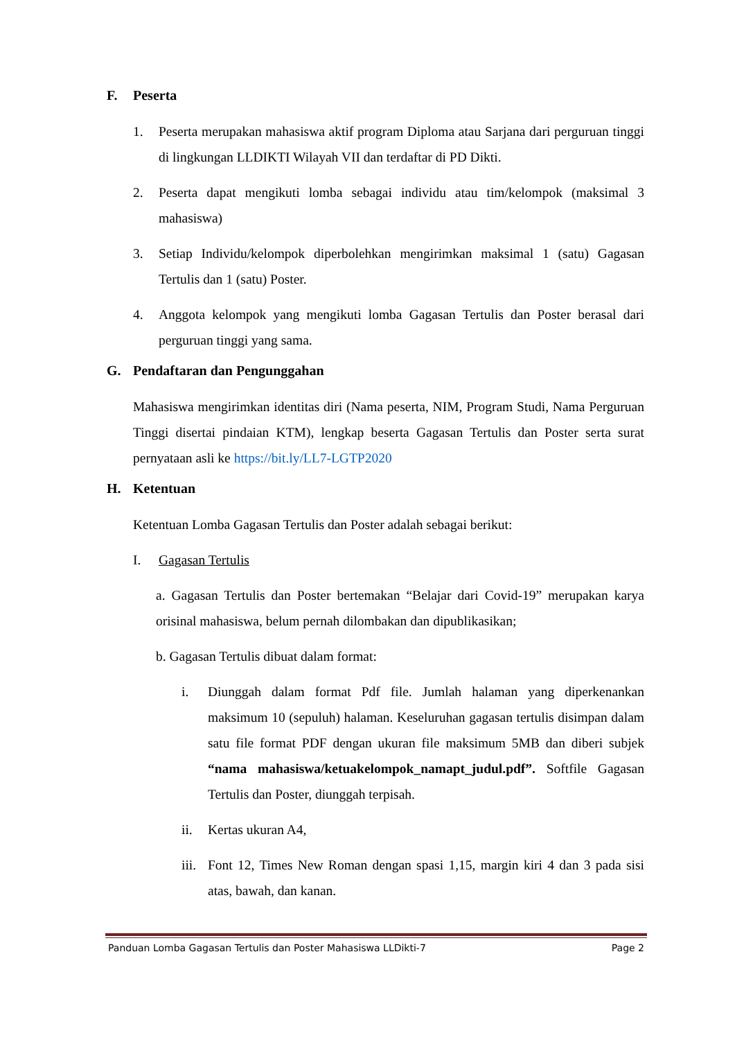F. Peserta
1. Peserta merupakan mahasiswa aktif program Diploma atau Sarjana dari perguruan tinggi di lingkungan LLDIKTI Wilayah VII dan terdaftar di PD Dikti.
2. Peserta dapat mengikuti lomba sebagai individu atau tim/kelompok (maksimal 3 mahasiswa)
3. Setiap Individu/kelompok diperbolehkan mengirimkan maksimal 1 (satu) Gagasan Tertulis dan 1 (satu) Poster.
4. Anggota kelompok yang mengikuti lomba Gagasan Tertulis dan Poster berasal dari perguruan tinggi yang sama.
G. Pendaftaran dan Pengunggahan
Mahasiswa mengirimkan identitas diri (Nama peserta, NIM, Program Studi, Nama Perguruan Tinggi disertai pindaian KTM), lengkap beserta Gagasan Tertulis dan Poster serta surat pernyataan asli ke https://bit.ly/LL7-LGTP2020
H. Ketentuan
Ketentuan Lomba Gagasan Tertulis dan Poster adalah sebagai berikut:
I. Gagasan Tertulis
a. Gagasan Tertulis dan Poster bertemakan “Belajar dari Covid-19” merupakan karya orisinal mahasiswa, belum pernah dilombakan dan dipublikasikan;
b. Gagasan Tertulis dibuat dalam format:
i. Diunggah dalam format Pdf file. Jumlah halaman yang diperkenankan maksimum 10 (sepuluh) halaman. Keseluruhan gagasan tertulis disimpan dalam satu file format PDF dengan ukuran file maksimum 5MB dan diberi subjek “nama mahasiswa/ketuakelompok_namapt_judul.pdf”. Softfile Gagasan Tertulis dan Poster, diunggah terpisah.
ii. Kertas ukuran A4,
iii. Font 12, Times New Roman dengan spasi 1,15, margin kiri 4 dan 3 pada sisi atas, bawah, dan kanan.
Panduan Lomba Gagasan Tertulis dan Poster Mahasiswa LLDikti-7 Page 2